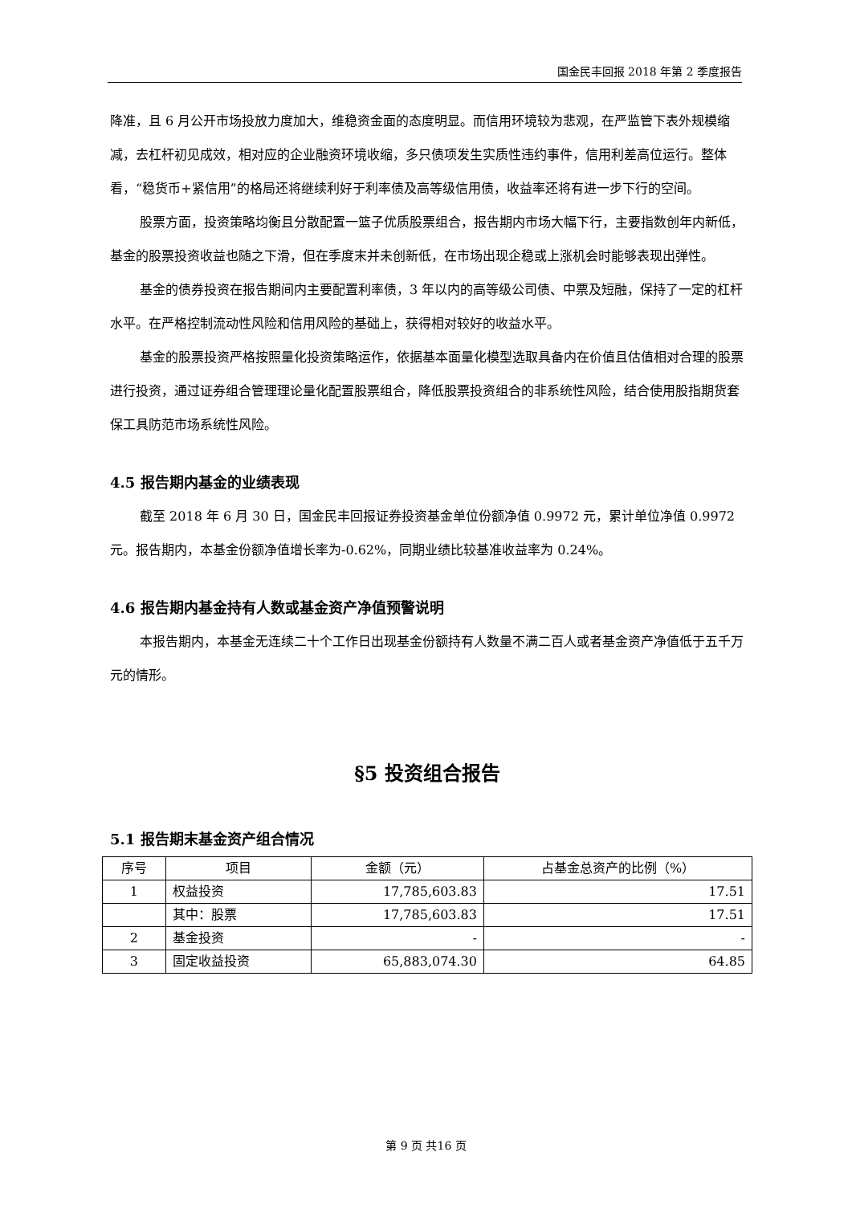国金民丰回报 2018 年第 2 季度报告
降准，且 6 月公开市场投放力度加大，维稳资金面的态度明显。而信用环境较为悲观，在严监管下表外规模缩减，去杠杆初见成效，相对应的企业融资环境收缩，多只债项发生实质性违约事件，信用利差高位运行。整体看，“稳货币+紧信用”的格局还将继续利好于利率债及高等级信用债，收益率还将有进一步下行的空间。
股票方面，投资策略均衡且分散配置一篮子优质股票组合，报告期内市场大幅下行，主要指数创年内新低，基金的股票投资收益也随之下滑，但在季度末并未创新低，在市场出现企稳或上涨机会时能够表现出弹性。
基金的债券投资在报告期间内主要配置利率债，3 年以内的高等级公司债、中票及短融，保持了一定的杠杆水平。在严格控制流动性风险和信用风险的基础上，获得相对较好的收益水平。
基金的股票投资严格按照量化投资策略运作，依据基本面量化模型选取具备内在价值且估值相对合理的股票进行投资，通过证券组合管理理论量化配置股票组合，降低股票投资组合的非系统性风险，结合使用股指期货套保工具防范市场系统性风险。
4.5 报告期内基金的业绩表现
截至 2018 年 6 月 30 日，国金民丰回报证券投资基金单位份额净值 0.9972 元，累计单位净值 0.9972 元。报告期内，本基金份额净值增长率为-0.62%，同期业绩比较基准收益率为 0.24%。
4.6 报告期内基金持有人数或基金资产净值预警说明
本报告期内，本基金无连续二十个工作日出现基金份额持有人数量不满二百人或者基金资产净值低于五千万元的情形。
§5 投资组合报告
5.1 报告期末基金资产组合情况
| 序号 | 项目 | 金额（元） | 占基金总资产的比例（%） |
| --- | --- | --- | --- |
| 1 | 权益投资 | 17,785,603.83 | 17.51 |
| | 其中：股票 | 17,785,603.83 | 17.51 |
| 2 | 基金投资 | - | - |
| 3 | 固定收益投资 | 65,883,074.30 | 64.85 |
第 9 页 共16 页